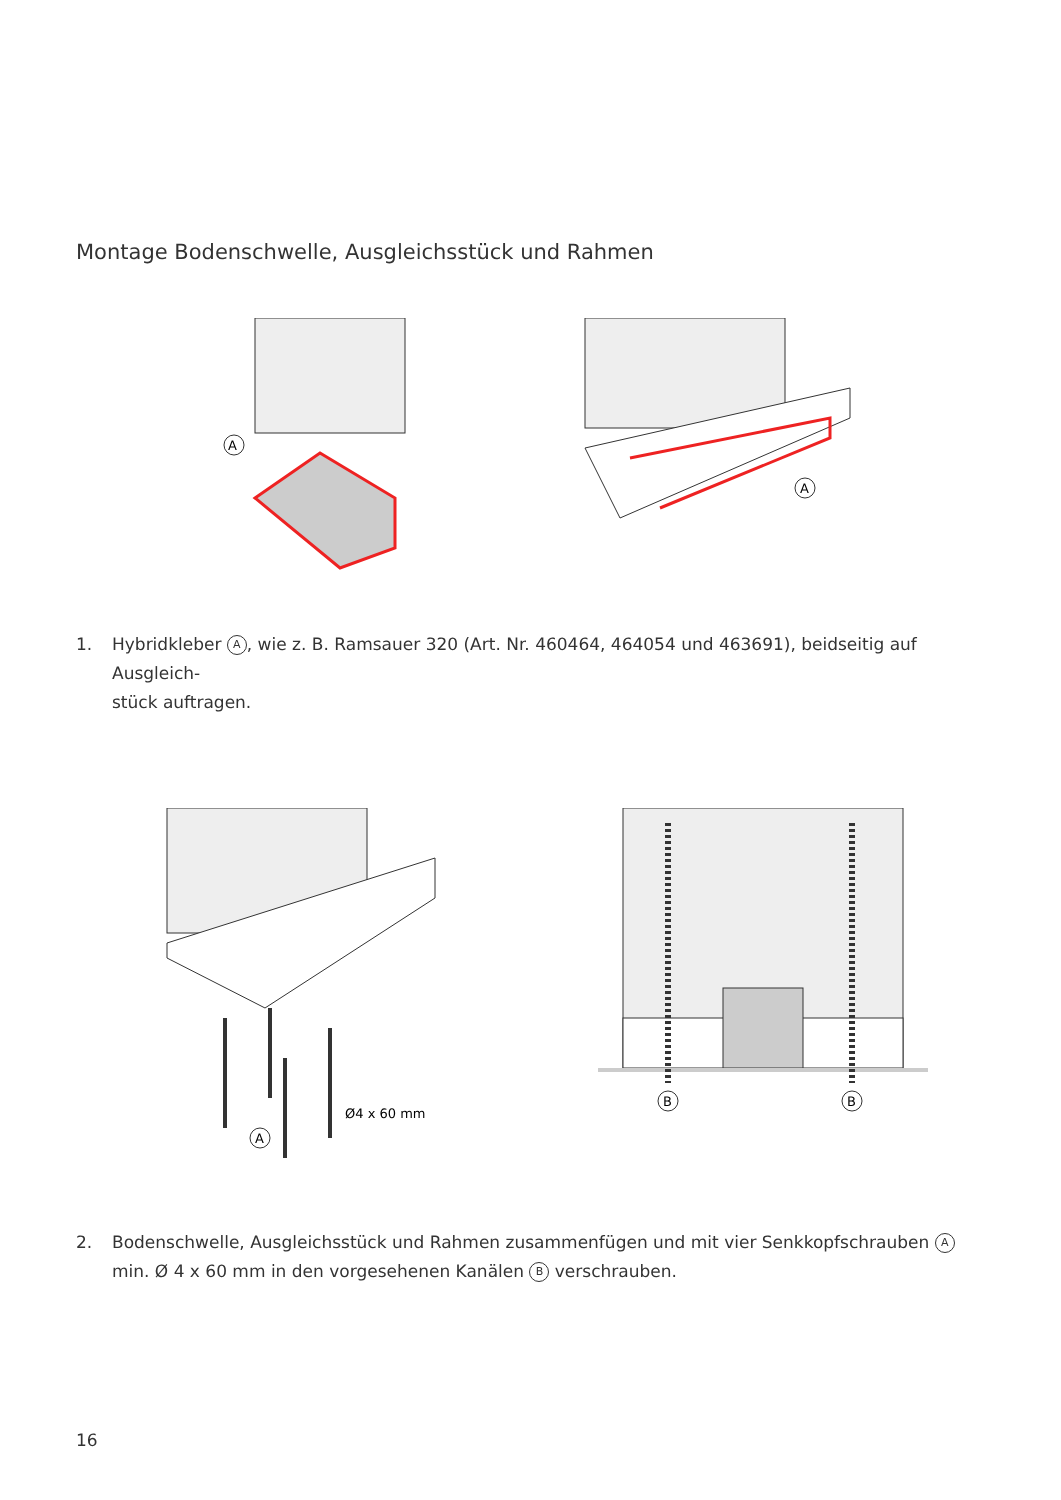Montage Bodenschwelle, Ausgleichsstück und Rahmen
A
A
1. Hybridkleber A, wie z. B. Ramsauer 320 (Art. Nr. 460464, 464054 und 463691), beidseitig auf Ausgleich-
stück auftragen.
Ø4 x 60 mm
A
B
B
2. Bodenschwelle, Ausgleichsstück und Rahmen zusammenfügen und mit vier Senkkopfschrauben A
min. Ø 4 x 60 mm in den vorgesehenen Kanälen B verschrauben.
16